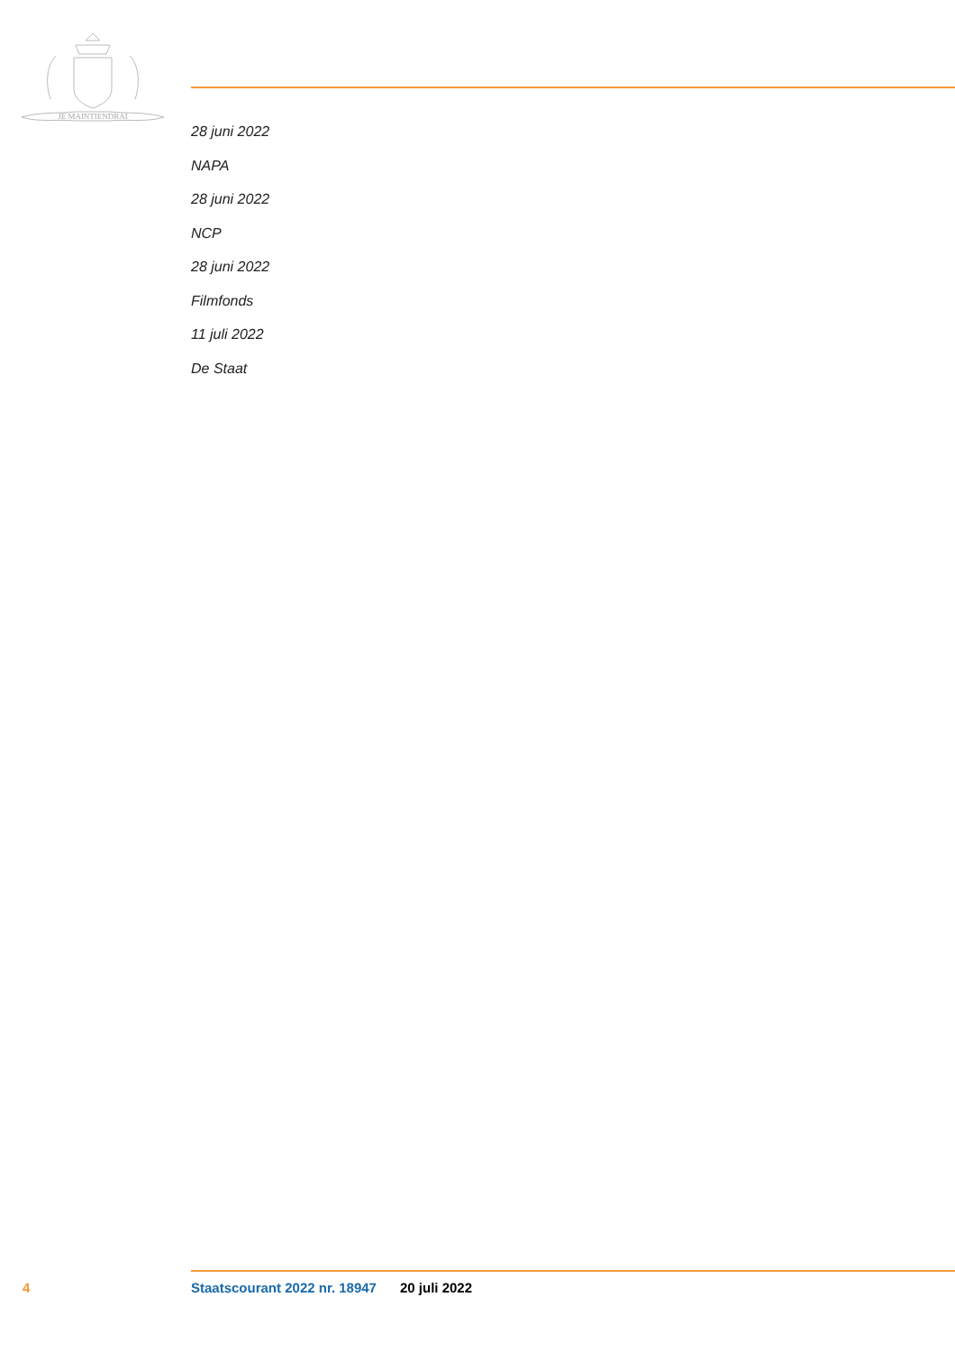JE MAINTIENDRAI
28 juni 2022
NAPA
28 juni 2022
NCP
28 juni 2022
Filmfonds
11 juli 2022
De Staat
4 Staatscourant 2022 nr. 18947 20 juli 2022